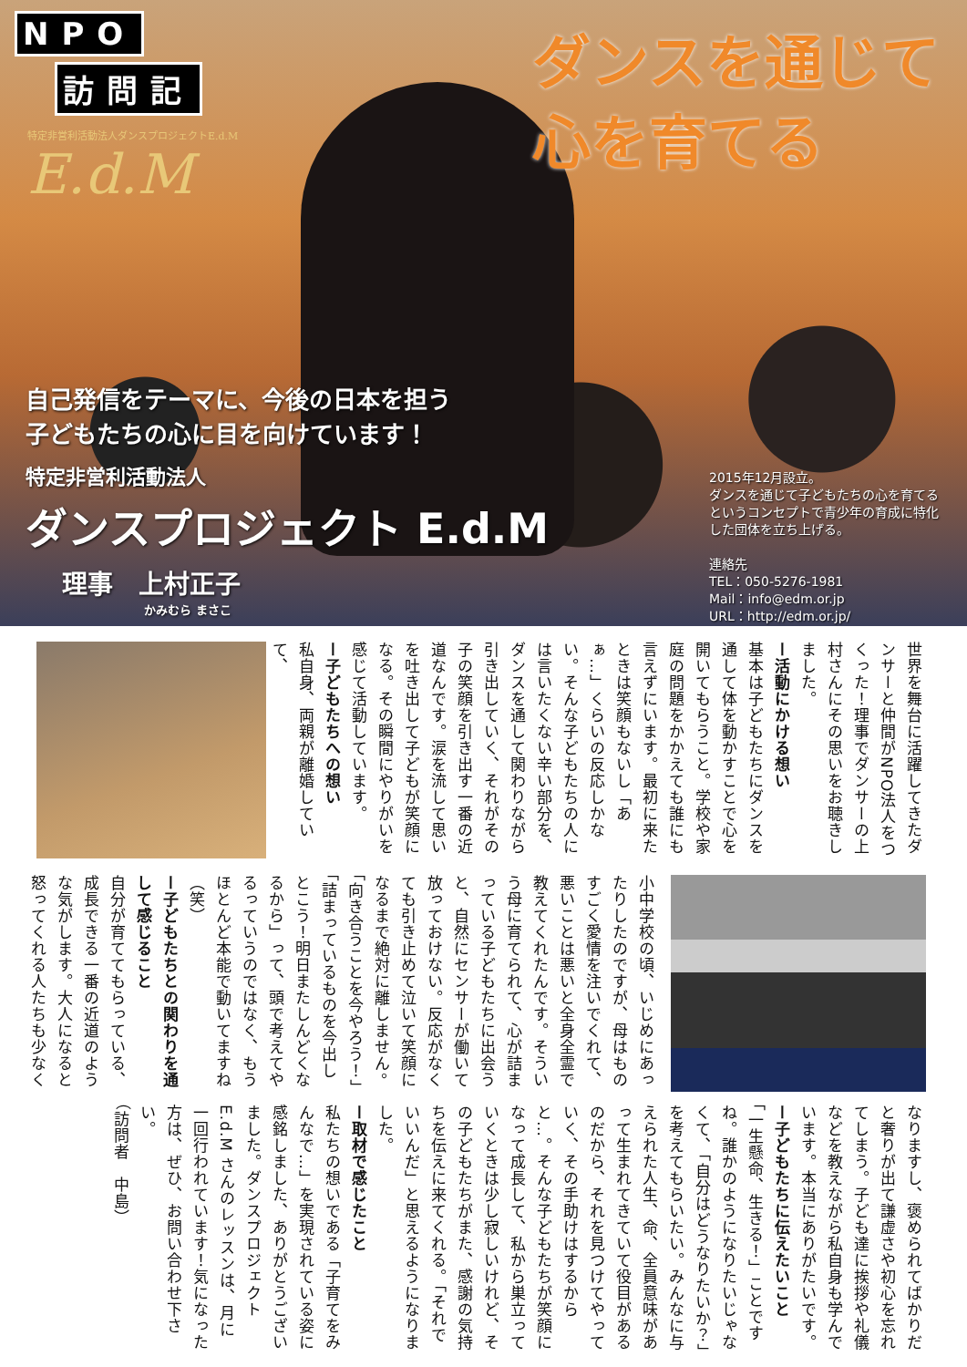NPO
訪問記
特定非営利活動法人ダンスプロジェクトE.d.M
E.d.M
ダンスを通じて
心を育てる
自己発信をテーマに、今後の日本を担う
子どもたちの心に目を向けています！
特定非営利活動法人
ダンスプロジェクト E.d.M
理事　上村正子
かみむら まさこ
2015年12月設立。
ダンスを通じて子どもたちの心を育てる
というコンセプトで青少年の育成に特化
した団体を立ち上げる。
連絡先
TEL：050-5276-1981
Mail：info@edm.or.jp
URL：http://edm.or.jp/
世界を舞台に活躍してきたダンサーと仲間がNPO法人をつくった！理事でダンサーの上村さんにその思いをお聴きしました。
ー活動にかける想い
基本は子どもたちにダンスを通して体を動かすことで心を開いてもらうこと。学校や家庭の問題をかかえても誰にも言えずにいます。最初に来たときは笑顔もないし「あぁ…」くらいの反応しかない。そんな子どもたちの人には言いたくない辛い部分を、ダンスを通して関わりながら引き出していく、それがその子の笑顔を引き出す一番の近道なんです。涙を流して思いを吐き出して子どもが笑顔になる。その瞬間にやりがいを感じて活動しています。
ー子どもたちへの想い
私自身、両親が離婚していて、
小中学校の頃、いじめにあったりしたのですが、母はものすごく愛情を注いでくれて、悪いことは悪いと全身全霊で教えてくれたんです。そういう母に育てられて、心が詰まっている子どもたちに出会うと、自然にセンサーが働いて放っておけない。反応がなくても引き止めて泣いて笑顔になるまで絶対に離しません。「向き合うことを今やろう！」「詰まっているものを今出しとこう！明日またしんどくなるから」って、頭で考えてやるっていうのではなく、もうほとんど本能で動いてますね（笑）
ー子どもたちとの関わりを通して感じること
自分が育ててもらっている、成長できる一番の近道のような気がします。大人になると怒ってくれる人たちも少なく
なりますし、褒められてばかりだと奢りが出て謙虚さや初心を忘れてしまう。子ども達に挨拶や礼儀などを教えながら私自身も学んでいます。本当にありがたいです。
ー子どもたちに伝えたいこと
「一生懸命、生きる！」ことですね。誰かのようになりたいじゃなくて、「自分はどうなりたいか？」を考えてもらいたい。みんなに与えられた人生、命、全員意味があって生まれてきていて役目があるのだから、それを見つけてやっていく、その手助けはするからと…。そんな子どもたちが笑顔になって成長して、私から巣立っていくときは少し寂しいけれど、その子どもたちがまた、感謝の気持ちを伝えに来てくれる。「それでいいんだ」と思えるようになりました。
ー取材で感じたこと
私たちの想いである「子育てをみんなで…」を実現されている姿に感銘しました、ありがとうございました。ダンスプロジェクト E.d.M さんのレッスンは、月に一回行われています！気になった方は、ぜひ、お問い合わせ下さい。
（訪問者　中島）